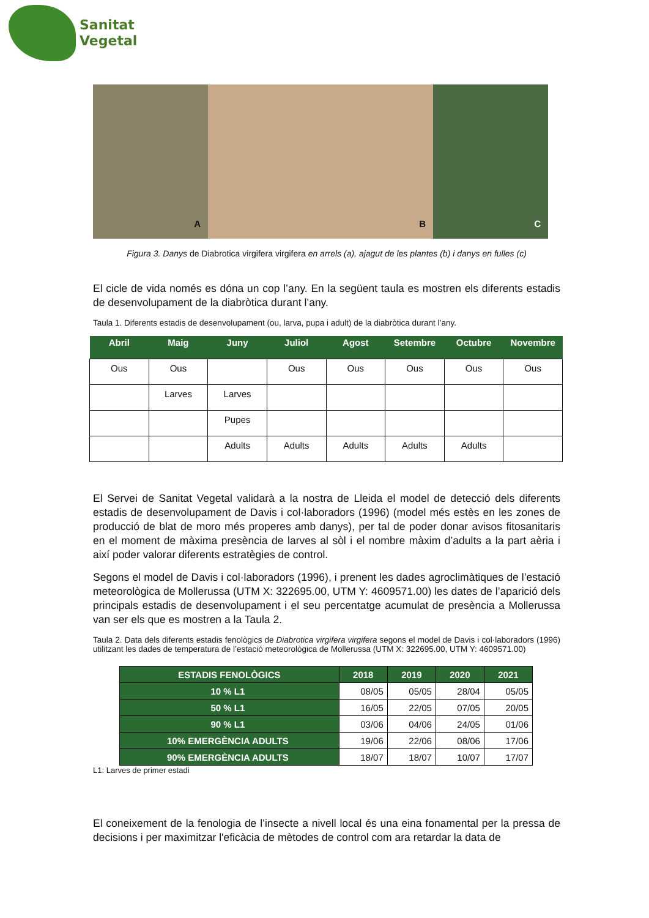Sanitat
Vegetal
A
B
C
Figura 3. Danys de Diabrotica virgifera virgifera en arrels (a), ajagut de les plantes (b) i danys en fulles (c)
El cicle de vida només es dóna un cop l’any. En la següent taula es mostren els diferents estadis de desenvolupament de la diabròtica durant l’any.
Taula 1. Diferents estadis de desenvolupament (ou, larva, pupa i adult) de la diabròtica durant l’any.
| Abril | Maig | Juny | Juliol | Agost | Setembre | Octubre | Novembre |
| --- | --- | --- | --- | --- | --- | --- | --- |
| Ous | Ous | | Ous | Ous | Ous | Ous | Ous |
| | Larves | Larves | | | | | |
| | | Pupes | | | | | |
| | | Adults | Adults | Adults | Adults | Adults | |
El Servei de Sanitat Vegetal validarà a la nostra de Lleida el model de detecció dels diferents estadis de desenvolupament de Davis i col·laboradors (1996) (model més estès en les zones de producció de blat de moro més properes amb danys), per tal de poder donar avisos fitosanitaris en el moment de màxima presència de larves al sòl i el nombre màxim d’adults a la part aèria i així poder valorar diferents estratègies de control.
Segons el model de Davis i col·laboradors (1996), i prenent les dades agroclimàtiques de l’estació meteorològica de Mollerussa (UTM X: 322695.00, UTM Y: 4609571.00) les dates de l’aparició dels principals estadis de desenvolupament i el seu percentatge acumulat de presència a Mollerussa van ser els que es mostren a la Taula 2.
Taula 2. Data dels diferents estadis fenològics de Diabrotica virgifera virgifera segons el model de Davis i col·laboradors (1996) utilitzant les dades de temperatura de l’estació meteorològica de Mollerussa (UTM X: 322695.00, UTM Y: 4609571.00)
| ESTADIS FENOLÒGICS | 2018 | 2019 | 2020 | 2021 |
| --- | --- | --- | --- | --- |
| 10 % L1 | 08/05 | 05/05 | 28/04 | 05/05 |
| 50 % L1 | 16/05 | 22/05 | 07/05 | 20/05 |
| 90 % L1 | 03/06 | 04/06 | 24/05 | 01/06 |
| 10% EMERGÈNCIA ADULTS | 19/06 | 22/06 | 08/06 | 17/06 |
| 90% EMERGÈNCIA ADULTS | 18/07 | 18/07 | 10/07 | 17/07 |
L1: Larves de primer estadi
El coneixement de la fenologia de l’insecte a nivell local és una eina fonamental per la pressa de decisions i per maximitzar l'eficàcia de mètodes de control com ara retardar la data de